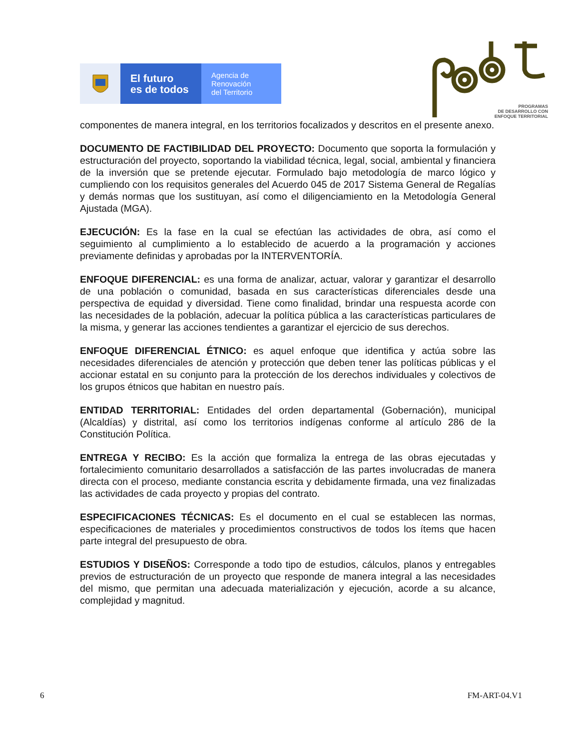El futuro
es de todos
Agencia de
Renovación
del Territorio
PROGRAMAS
DE DESARROLLO CON
ENFOQUE TERRITORIAL
componentes de manera integral, en los territorios focalizados y descritos en el presente anexo.
DOCUMENTO DE FACTIBILIDAD DEL PROYECTO: Documento que soporta la formulación y estructuración del proyecto, soportando la viabilidad técnica, legal, social, ambiental y financiera de la inversión que se pretende ejecutar. Formulado bajo metodología de marco lógico y cumpliendo con los requisitos generales del Acuerdo 045 de 2017 Sistema General de Regalías y demás normas que los sustituyan, así como el diligenciamiento en la Metodología General Ajustada (MGA).
EJECUCIÓN: Es la fase en la cual se efectúan las actividades de obra, así como el seguimiento al cumplimiento a lo establecido de acuerdo a la programación y acciones previamente definidas y aprobadas por la INTERVENTORÍA.
ENFOQUE DIFERENCIAL: es una forma de analizar, actuar, valorar y garantizar el desarrollo de una población o comunidad, basada en sus características diferenciales desde una perspectiva de equidad y diversidad. Tiene como finalidad, brindar una respuesta acorde con las necesidades de la población, adecuar la política pública a las características particulares de la misma, y generar las acciones tendientes a garantizar el ejercicio de sus derechos.
ENFOQUE DIFERENCIAL ÉTNICO: es aquel enfoque que identifica y actúa sobre las necesidades diferenciales de atención y protección que deben tener las políticas públicas y el accionar estatal en su conjunto para la protección de los derechos individuales y colectivos de los grupos étnicos que habitan en nuestro país.
ENTIDAD TERRITORIAL: Entidades del orden departamental (Gobernación), municipal (Alcaldías) y distrital, así como los territorios indígenas conforme al artículo 286 de la Constitución Política.
ENTREGA Y RECIBO: Es la acción que formaliza la entrega de las obras ejecutadas y fortalecimiento comunitario desarrollados a satisfacción de las partes involucradas de manera directa con el proceso, mediante constancia escrita y debidamente firmada, una vez finalizadas las actividades de cada proyecto y propias del contrato.
ESPECIFICACIONES TÉCNICAS: Es el documento en el cual se establecen las normas, especificaciones de materiales y procedimientos constructivos de todos los ítems que hacen parte integral del presupuesto de obra.
ESTUDIOS Y DISEÑOS: Corresponde a todo tipo de estudios, cálculos, planos y entregables previos de estructuración de un proyecto que responde de manera integral a las necesidades del mismo, que permitan una adecuada materialización y ejecución, acorde a su alcance, complejidad y magnitud.
6 FM-ART-04.V1